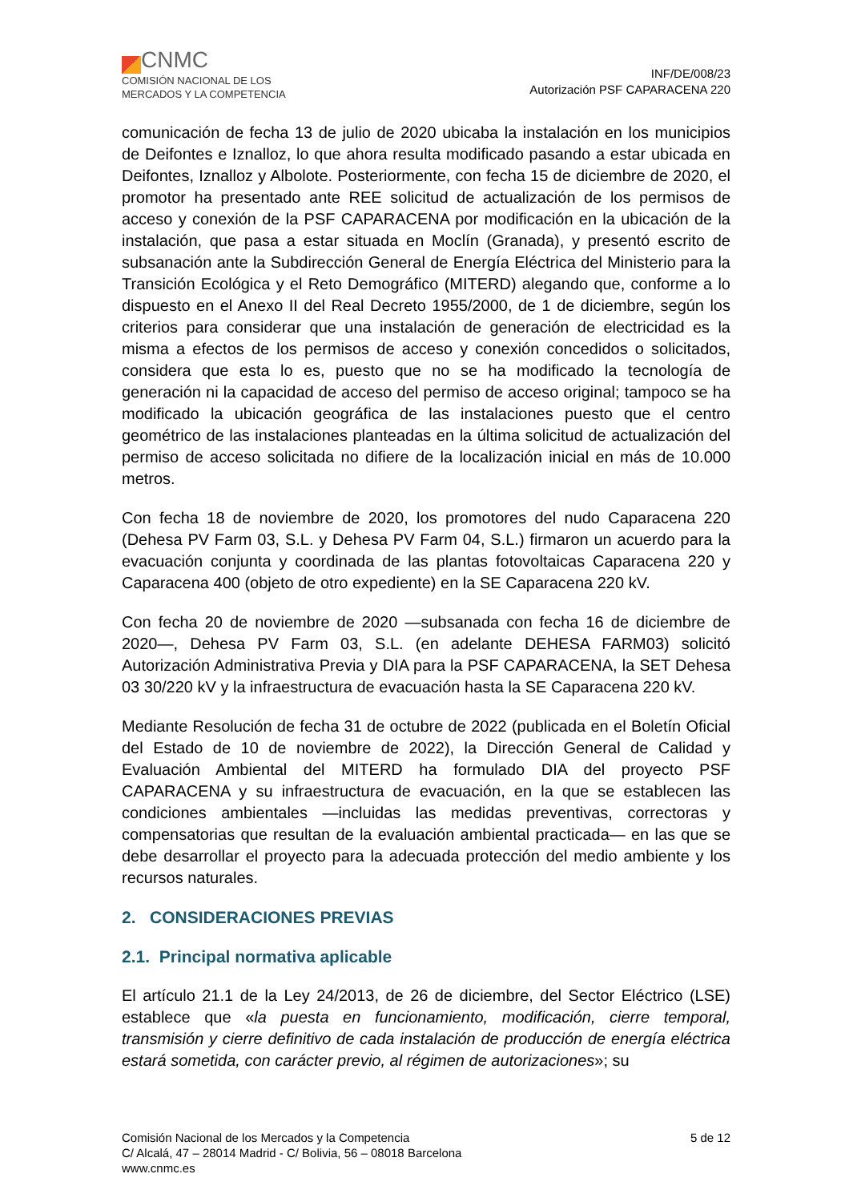CNMC
COMISIÓN NACIONAL DE LOS
MERCADOS Y LA COMPETENCIA
INF/DE/008/23
Autorización PSF CAPARACENA 220
comunicación de fecha 13 de julio de 2020 ubicaba la instalación en los municipios de Deifontes e Iznalloz, lo que ahora resulta modificado pasando a estar ubicada en Deifontes, Iznalloz y Albolote. Posteriormente, con fecha 15 de diciembre de 2020, el promotor ha presentado ante REE solicitud de actualización de los permisos de acceso y conexión de la PSF CAPARACENA por modificación en la ubicación de la instalación, que pasa a estar situada en Moclín (Granada), y presentó escrito de subsanación ante la Subdirección General de Energía Eléctrica del Ministerio para la Transición Ecológica y el Reto Demográfico (MITERD) alegando que, conforme a lo dispuesto en el Anexo II del Real Decreto 1955/2000, de 1 de diciembre, según los criterios para considerar que una instalación de generación de electricidad es la misma a efectos de los permisos de acceso y conexión concedidos o solicitados, considera que esta lo es, puesto que no se ha modificado la tecnología de generación ni la capacidad de acceso del permiso de acceso original; tampoco se ha modificado la ubicación geográfica de las instalaciones puesto que el centro geométrico de las instalaciones planteadas en la última solicitud de actualización del permiso de acceso solicitada no difiere de la localización inicial en más de 10.000 metros.
Con fecha 18 de noviembre de 2020, los promotores del nudo Caparacena 220 (Dehesa PV Farm 03, S.L. y Dehesa PV Farm 04, S.L.) firmaron un acuerdo para la evacuación conjunta y coordinada de las plantas fotovoltaicas Caparacena 220 y Caparacena 400 (objeto de otro expediente) en la SE Caparacena 220 kV.
Con fecha 20 de noviembre de 2020 —subsanada con fecha 16 de diciembre de 2020—, Dehesa PV Farm 03, S.L. (en adelante DEHESA FARM03) solicitó Autorización Administrativa Previa y DIA para la PSF CAPARACENA, la SET Dehesa 03 30/220 kV y la infraestructura de evacuación hasta la SE Caparacena 220 kV.
Mediante Resolución de fecha 31 de octubre de 2022 (publicada en el Boletín Oficial del Estado de 10 de noviembre de 2022), la Dirección General de Calidad y Evaluación Ambiental del MITERD ha formulado DIA del proyecto PSF CAPARACENA y su infraestructura de evacuación, en la que se establecen las condiciones ambientales —incluidas las medidas preventivas, correctoras y compensatorias que resultan de la evaluación ambiental practicada— en las que se debe desarrollar el proyecto para la adecuada protección del medio ambiente y los recursos naturales.
2. CONSIDERACIONES PREVIAS
2.1. Principal normativa aplicable
El artículo 21.1 de la Ley 24/2013, de 26 de diciembre, del Sector Eléctrico (LSE) establece que «la puesta en funcionamiento, modificación, cierre temporal, transmisión y cierre definitivo de cada instalación de producción de energía eléctrica estará sometida, con carácter previo, al régimen de autorizaciones»; su
Comisión Nacional de los Mercados y la Competencia
C/ Alcalá, 47 – 28014 Madrid - C/ Bolivia, 56 – 08018 Barcelona
www.cnmc.es
5 de 12